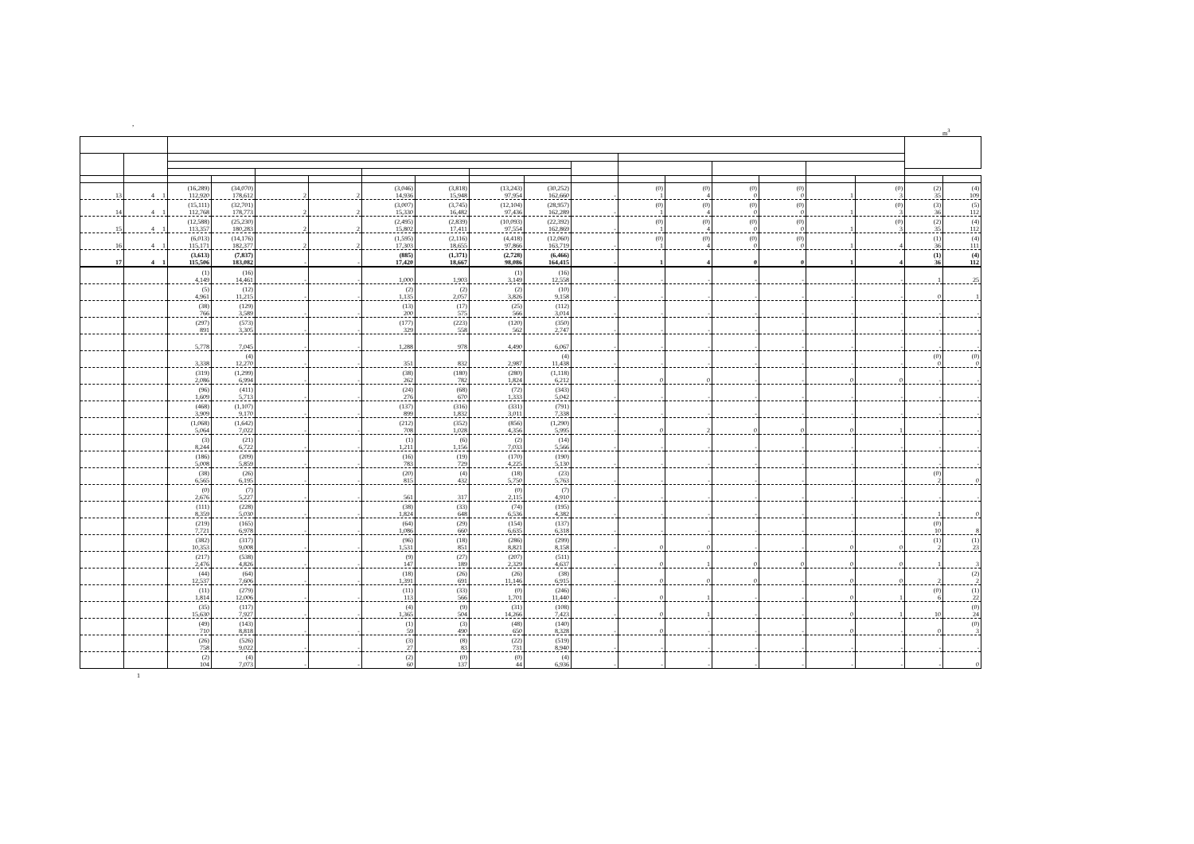,
m<sup>3</sup>
| 13 | 4 1 | (16,289) 112,920 | (34,070) 178,612 | 2 | 2 | (3,046) 14,936 | (3,818) 15,948 | (13,243) 97,954 | (30,252) 162,660 | - | (0) 1 | (0) 4 | (0) 0 | (0) 0 | 1 | (0) 3 | (2) 35 | (4) 109 |
| 14 | 4 1 | (15,111) 112,768 | (32,701) 178,773 | 2 | 2 | (3,007) 15,330 | (3,745) 16,482 | (12,104) 97,436 | (28,957) 162,289 | - | (0) 1 | (0) 4 | (0) 0 | (0) 0 | 1 | (0) 3 | (3) 36 | (5) 112 |
| 15 | 4 1 | (12,588) 113,357 | (25,230) 180,283 | 2 | 2 | (2,495) 15,802 | (2,839) 17,411 | (10,093) 97,554 | (22,392) 162,869 | - | (0) 1 | (0) 4 | (0) 0 | (0) 0 | 1 | (0) 3 | (2) 35 | (4) 112 |
| 16 | 4 1 | (6,013) 115,171 | (14,176) 182,377 | 2 | 2 | (1,595) 17,303 | (2,116) 18,655 | (4,418) 97,866 | (12,060) 163,719 | - | (0) 1 | (0) 4 | (0) 0 | (0) 0 | 1 | 4 | (1) 36 | (4) 111 |
| 17 | 4 1 | (3,613) 115,506 | (7,837) 183,082 | - | - | (885) 17,420 | (1,371) 18,667 | (2,728) 98,086 | (6,466) 164,415 | - | 1 | 4 | 0 | 0 | 1 | 4 | (1) 36 | (4) 112 |
| | | (1) 4,149 | (16) 14,461 | - | - | 1,000 | 1,903 | (1) 3,149 | (16) 12,558 | - | - | - | - | - | - | - | 1 | 25 |
| | | (5) 4,961 | (12) 11,215 | - | - | (2) 1,135 | (2) 2,057 | (2) 3,826 | (10) 9,158 | - | - | - | - | - | - | - | 0 | 1 |
| | | (38) 766 | (129) 3,589 | - | - | (13) 200 | (17) 575 | (25) 566 | (112) 3,014 | - | - | - | - | - | - | - | - | - |
| | | (297) 891 | (573) 3,305 | - | - | (177) 329 | (223) 558 | (120) 562 | (350) 2,747 | - | - | - | - | - | - | - | - | - |
| | | 5,778 | 7,045 | - | - | 1,288 | 978 | 4,490 | 6,067 | - | - | - | - | - | - | - | - | - |
| | | 3,338 | (4) 12,270 | - | - | 351 | 832 | 2,987 | (4) 11,438 | - | - | - | - | - | - | - | (0) 0 | (0) 0 |
| | | (319) 2,086 | (1,299) 6,994 | - | - | (38) 262 | (180) 782 | (280) 1,824 | (1,118) 6,212 | - | 0 | 0 | - | - | 0 | 0 | - | - |
| | | (96) 1,609 | (411) 5,713 | - | - | (24) 276 | (68) 670 | (72) 1,333 | (343) 5,042 | - | - | - | - | - | - | - | - | - |
| | | (468) 3,909 | (1,107) 9,170 | - | - | (137) 899 | (316) 1,832 | (331) 3,011 | (791) 7,338 | - | - | - | - | - | - | - | - | - |
| | | (1,068) 5,064 | (1,642) 7,022 | - | - | (212) 708 | (352) 1,028 | (856) 4,356 | (1,290) 5,995 | - | 0 | 2 | 0 | 0 | 0 | 1 | - | - |
| | | (3) 8,244 | (21) 6,722 | - | - | (1) 1,211 | (6) 1,156 | (2) 7,033 | (14) 5,566 | - | - | - | - | - | - | - | - | - |
| | | (186) 5,008 | (209) 5,859 | - | - | (16) 783 | (19) 729 | (170) 4,225 | (190) 5,130 | - | - | - | - | - | - | - | - | - |
| | | (38) 6,565 | (26) 6,195 | - | - | (20) 815 | (4) 432 | (18) 5,750 | (23) 5,763 | - | - | - | - | - | - | - | (0) 2 | 0 |
| | | (0) 2,676 | (7) 5,227 | - | - | 561 | 317 | (0) 2,115 | (7) 4,910 | - | - | - | - | - | - | - | - | - |
| | | (111) 8,359 | (228) 5,030 | - | - | (38) 1,824 | (33) 648 | (74) 6,536 | (195) 4,382 | - | - | - | - | - | - | - | 1 | 0 |
| | | (219) 7,721 | (165) 6,978 | - | - | (64) 1,086 | (29) 660 | (154) 6,635 | (137) 6,318 | - | - | - | - | - | - | - | (0) 10 | 8 |
| | | (382) 10,353 | (317) 9,008 | - | - | (96) 1,531 | (18) 851 | (286) 8,821 | (299) 8,158 | - | 0 | 0 | - | - | 0 | 0 | (1) 2 | (1) 23 |
| | | (217) 2,476 | (538) 4,826 | - | - | (9) 147 | (27) 189 | (207) 2,329 | (511) 4,637 | - | 0 | 1 | 0 | 0 | 0 | 0 | 1 | 3 |
| | | (44) 12,537 | (64) 7,606 | - | - | (18) 1,391 | (26) 691 | (26) 11,146 | (38) 6,915 | - | 0 | 0 | 0 | - | 0 | 0 | 2 | (2) 2 |
| | | (11) 1,814 | (279) 12,006 | - | - | (11) 113 | (33) 566 | (0) 1,701 | (246) 11,440 | - | 0 | 1 | - | - | 0 | 1 | (0) 6 | (1) 22 |
| | | (35) 15,630 | (117) 7,927 | - | - | (4) 1,365 | (9) 504 | (31) 14,266 | (108) 7,423 | - | 0 | 1 | - | - | 0 | 1 | 10 | (0) 24 |
| | | (49) 710 | (143) 8,818 | - | - | (1) 59 | (3) 490 | (48) 650 | (140) 8,328 | - | 0 | - | - | - | 0 | - | 0 | (0) 3 |
| | | (26) 758 | (526) 9,022 | - | - | (3) 27 | (8) 83 | (22) 731 | (519) 8,940 | - | - | - | - | - | - | - | - | - |
| | | (2) 104 | (4) 7,073 | - | - | (2) 60 | (0) 137 | (0) 44 | (4) 6,936 | - | - | - | - | - | - | - | - | 0 |
1